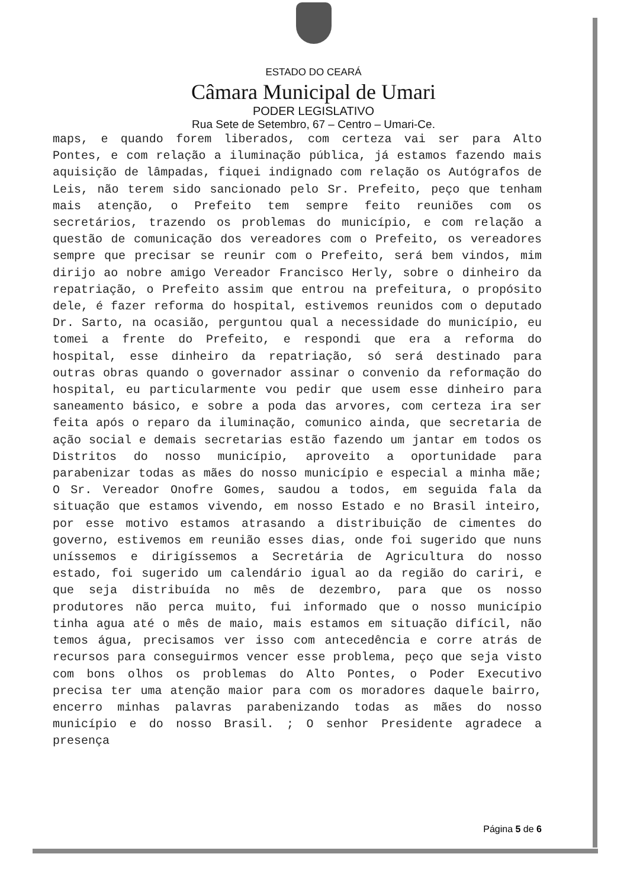ESTADO DO CEARÁ
Câmara Municipal de Umari
PODER LEGISLATIVO
Rua Sete de Setembro, 67 – Centro – Umari-Ce.
maps, e quando forem liberados, com certeza vai ser para Alto Pontes, e com relação a iluminação pública, já estamos fazendo mais aquisição de lâmpadas, fiquei indignado com relação os Autógrafos de Leis, não terem sido sancionado pelo Sr. Prefeito, peço que tenham mais atenção, o Prefeito tem sempre feito reuniões com os secretários, trazendo os problemas do município, e com relação a questão de comunicação dos vereadores com o Prefeito, os vereadores sempre que precisar se reunir com o Prefeito, será bem vindos, mim dirijo ao nobre amigo Vereador Francisco Herly, sobre o dinheiro da repatriação, o Prefeito assim que entrou na prefeitura, o propósito dele, é fazer reforma do hospital, estivemos reunidos com o deputado Dr. Sarto, na ocasião, perguntou qual a necessidade do município, eu tomei a frente do Prefeito, e respondi que era a reforma do hospital, esse dinheiro da repatriação, só será destinado para outras obras quando o governador assinar o convenio da reformação do hospital, eu particularmente vou pedir que usem esse dinheiro para saneamento básico, e sobre a poda das arvores, com certeza ira ser feita após o reparo da iluminação, comunico ainda, que secretaria de ação social e demais secretarias estão fazendo um jantar em todos os Distritos do nosso município, aproveito a oportunidade para parabenizar todas as mães do nosso município e especial a minha mãe; O Sr. Vereador Onofre Gomes, saudou a todos, em seguida fala da situação que estamos vivendo, em nosso Estado e no Brasil inteiro, por esse motivo estamos atrasando a distribuição de cimentes do governo, estivemos em reunião esses dias, onde foi sugerido que nuns uníssemos e dirigíssemos a Secretária de Agricultura do nosso estado, foi sugerido um calendário igual ao da região do cariri, e que seja distribuída no mês de dezembro, para que os nosso produtores não perca muito, fui informado que o nosso município tinha agua até o mês de maio, mais estamos em situação difícil, não temos água, precisamos ver isso com antecedência e corre atrás de recursos para conseguirmos vencer esse problema, peço que seja visto com bons olhos os problemas do Alto Pontes, o Poder Executivo precisa ter uma atenção maior para com os moradores daquele bairro, encerro minhas palavras parabenizando todas as mães do nosso município e do nosso Brasil. ; O senhor Presidente agradece a presença
Página 5 de 6